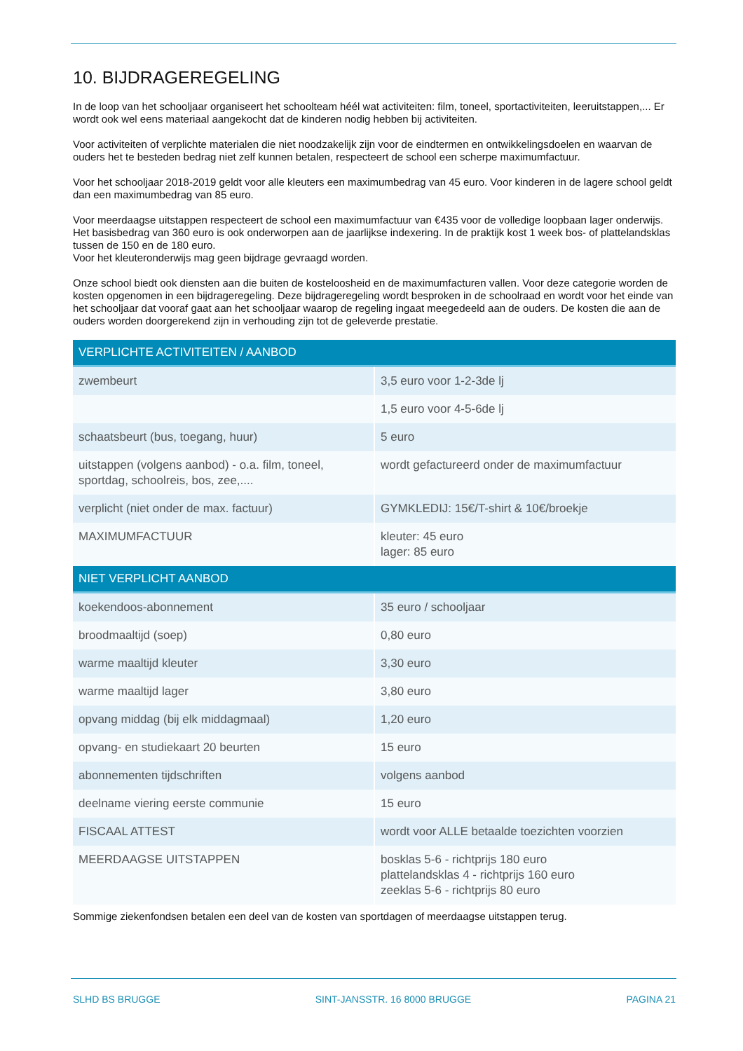10. BIJDRAGEREGELING
In de loop van het schooljaar organiseert het schoolteam héél wat activiteiten: film, toneel, sportactiviteiten, leeruitstappen,... Er wordt ook wel eens materiaal aangekocht dat de kinderen nodig hebben bij activiteiten.
Voor activiteiten of verplichte materialen die niet noodzakelijk zijn voor de eindtermen en ontwikkelingsdoelen en waarvan de ouders het te besteden bedrag niet zelf kunnen betalen, respecteert de school een scherpe maximumfactuur.
Voor het schooljaar 2018-2019 geldt voor alle kleuters een maximumbedrag van 45 euro. Voor kinderen in de lagere school geldt dan een maximumbedrag van 85 euro.
Voor meerdaagse uitstappen respecteert de school een maximumfactuur van €435 voor de volledige loopbaan lager onderwijs. Het basisbedrag van 360 euro is ook onderworpen aan de jaarlijkse indexering. In de praktijk kost 1 week bos- of plattelandsklas tussen de 150 en de 180 euro.
Voor het kleuteronderwijs mag geen bijdrage gevraagd worden.
Onze school biedt ook diensten aan die buiten de kosteloosheid en de maximumfacturen vallen. Voor deze categorie worden de kosten opgenomen in een bijdrageregeling. Deze bijdrageregeling wordt besproken in de schoolraad en wordt voor het einde van het schooljaar dat vooraf gaat aan het schooljaar waarop de regeling ingaat meegedeeld aan de ouders. De kosten die aan de ouders worden doorgerekend zijn in verhouding zijn tot de geleverde prestatie.
| VERPLICHTE ACTIVITEITEN / AANBOD | |
| --- | --- |
| zwembeurt | 3,5 euro voor 1-2-3de lj |
| | 1,5 euro voor 4-5-6de lj |
| schaatsbeurt (bus, toegang, huur) | 5 euro |
| uitstappen (volgens aanbod) - o.a. film, toneel, sportdag, schoolreis, bos, zee,.... | wordt gefactureerd onder de maximumfactuur |
| verplicht (niet onder de max. factuur) | GYMKLEDIJ: 15€/T-shirt & 10€/broekje |
| MAXIMUMFACTUUR | kleuter: 45 euro lager: 85 euro |
| NIET VERPLICHT AANBOD | |
| koekendoos-abonnement | 35 euro / schooljaar |
| broodmaaltijd (soep) | 0,80 euro |
| warme maaltijd kleuter | 3,30 euro |
| warme maaltijd lager | 3,80 euro |
| opvang middag (bij elk middagmaal) | 1,20 euro |
| opvang- en studiekaart 20 beurten | 15 euro |
| abonnementen tijdschriften | volgens aanbod |
| deelname viering eerste communie | 15 euro |
| FISCAAL ATTEST | wordt voor ALLE betaalde toezichten voorzien |
| MEERDAAGSE UITSTAPPEN | bosklas 5-6 - richtprijs 180 euro plattelandsklas 4 - richtprijs 160 euro zeeklas 5-6 - richtprijs 80 euro |
Sommige ziekenfondsen betalen een deel van de kosten van sportdagen of meerdaagse uitstappen terug.
SLHD BS BRUGGE SINT-JANSSTR. 16 8000 BRUGGE PAGINA 21